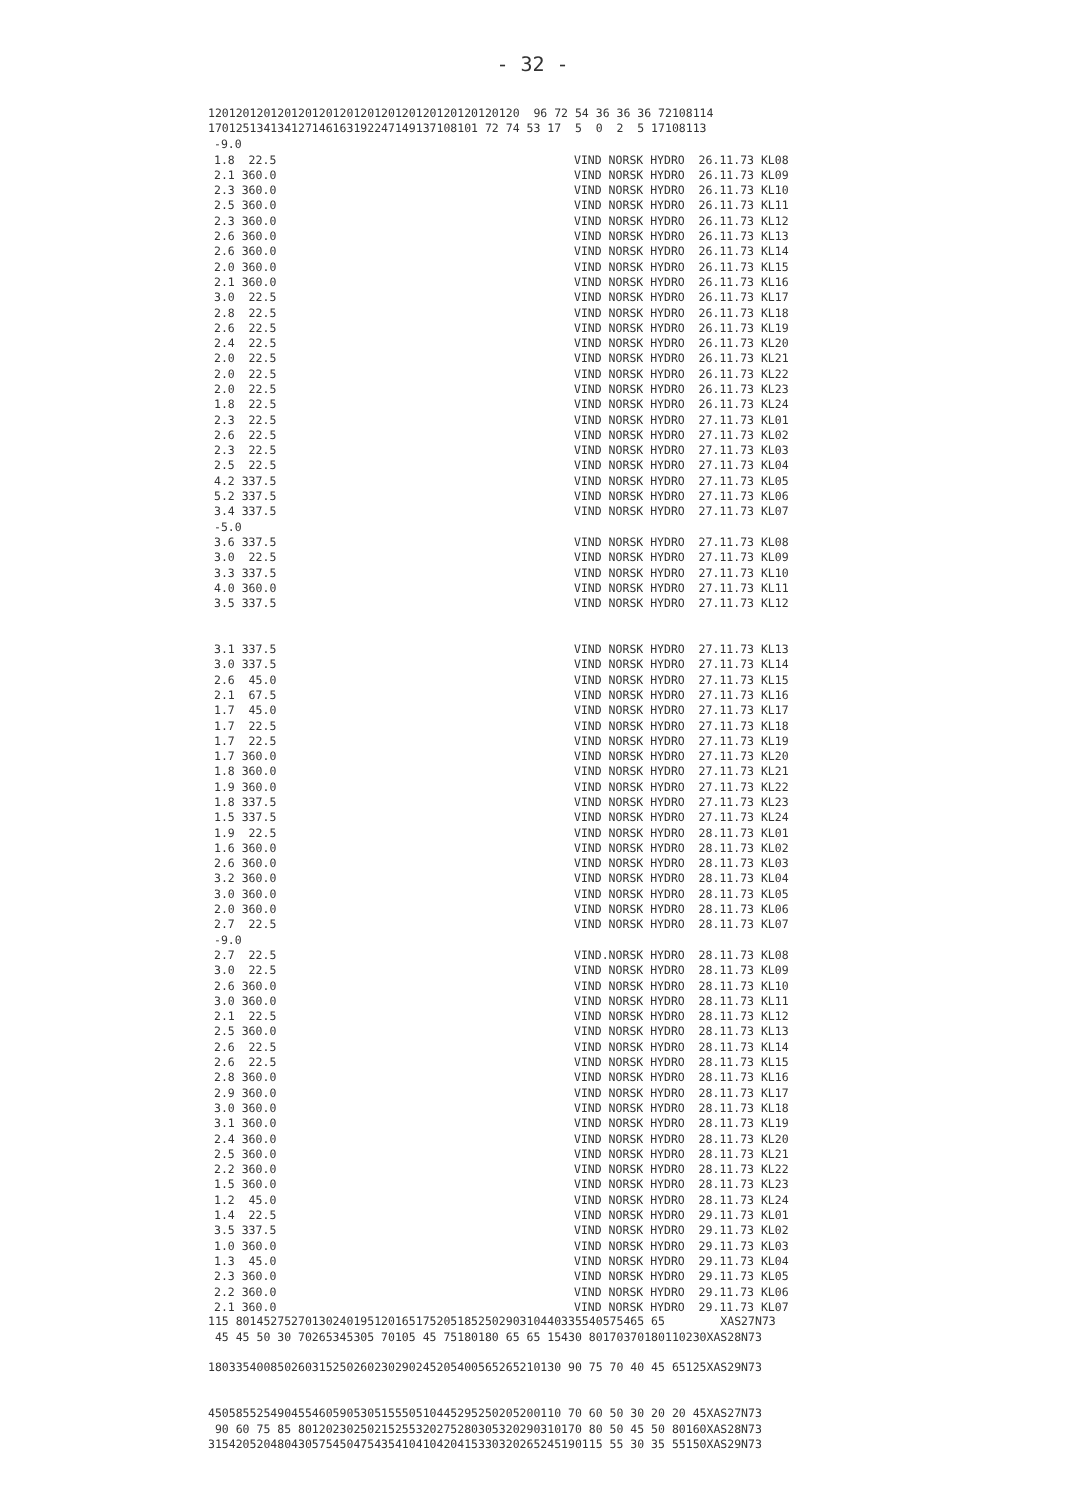- 32 -
120120120120120120120120120120120120120120120 96 72 54 36 36 36 72108114 170125134134127146163192247149137108101 72 74 53 17 5 0 2 5 17108113
| -9.0 | |
| 1.8 22.5 | VIND NORSK HYDRO 26.11.73 KL08 |
| 2.1 360.0 | VIND NORSK HYDRO 26.11.73 KL09 |
| 2.3 360.0 | VIND NORSK HYDRO 26.11.73 KL10 |
| 2.5 360.0 | VIND NORSK HYDRO 26.11.73 KL11 |
| 2.3 360.0 | VIND NORSK HYDRO 26.11.73 KL12 |
| 2.6 360.0 | VIND NORSK HYDRO 26.11.73 KL13 |
| 2.6 360.0 | VIND NORSK HYDRO 26.11.73 KL14 |
| 2.0 360.0 | VIND NORSK HYDRO 26.11.73 KL15 |
| 2.1 360.0 | VIND NORSK HYDRO 26.11.73 KL16 |
| 3.0 22.5 | VIND NORSK HYDRO 26.11.73 KL17 |
| 2.8 22.5 | VIND NORSK HYDRO 26.11.73 KL18 |
| 2.6 22.5 | VIND NORSK HYDRO 26.11.73 KL19 |
| 2.4 22.5 | VIND NORSK HYDRO 26.11.73 KL20 |
| 2.0 22.5 | VIND NORSK HYDRO 26.11.73 KL21 |
| 2.0 22.5 | VIND NORSK HYDRO 26.11.73 KL22 |
| 2.0 22.5 | VIND NORSK HYDRO 26.11.73 KL23 |
| 1.8 22.5 | VIND NORSK HYDRO 26.11.73 KL24 |
| 2.3 22.5 | VIND NORSK HYDRO 27.11.73 KL01 |
| 2.6 22.5 | VIND NORSK HYDRO 27.11.73 KL02 |
| 2.3 22.5 | VIND NORSK HYDRO 27.11.73 KL03 |
| 2.5 22.5 | VIND NORSK HYDRO 27.11.73 KL04 |
| 4.2 337.5 | VIND NORSK HYDRO 27.11.73 KL05 |
| 5.2 337.5 | VIND NORSK HYDRO 27.11.73 KL06 |
| 3.4 337.5 | VIND NORSK HYDRO 27.11.73 KL07 |
| -5.0 | |
| 3.6 337.5 | VIND NORSK HYDRO 27.11.73 KL08 |
| 3.0 22.5 | VIND NORSK HYDRO 27.11.73 KL09 |
| 3.3 337.5 | VIND NORSK HYDRO 27.11.73 KL10 |
| 4.0 360.0 | VIND NORSK HYDRO 27.11.73 KL11 |
| 3.5 337.5 | VIND NORSK HYDRO 27.11.73 KL12 |
| 3.1 337.5 | VIND NORSK HYDRO 27.11.73 KL13 |
| 3.0 337.5 | VIND NORSK HYDRO 27.11.73 KL14 |
| 2.6 45.0 | VIND NORSK HYDRO 27.11.73 KL15 |
| 2.1 67.5 | VIND NORSK HYDRO 27.11.73 KL16 |
| 1.7 45.0 | VIND NORSK HYDRO 27.11.73 KL17 |
| 1.7 22.5 | VIND NORSK HYDRO 27.11.73 KL18 |
| 1.7 22.5 | VIND NORSK HYDRO 27.11.73 KL19 |
| 1.7 360.0 | VIND NORSK HYDRO 27.11.73 KL20 |
| 1.8 360.0 | VIND NORSK HYDRO 27.11.73 KL21 |
| 1.9 360.0 | VIND NORSK HYDRO 27.11.73 KL22 |
| 1.8 337.5 | VIND NORSK HYDRO 27.11.73 KL23 |
| 1.5 337.5 | VIND NORSK HYDRO 27.11.73 KL24 |
| 1.9 22.5 | VIND NORSK HYDRO 28.11.73 KL01 |
| 1.6 360.0 | VIND NORSK HYDRO 28.11.73 KL02 |
| 2.6 360.0 | VIND NORSK HYDRO 28.11.73 KL03 |
| 3.2 360.0 | VIND NORSK HYDRO 28.11.73 KL04 |
| 3.0 360.0 | VIND NORSK HYDRO 28.11.73 KL05 |
| 2.0 360.0 | VIND NORSK HYDRO 28.11.73 KL06 |
| 2.7 22.5 | VIND NORSK HYDRO 28.11.73 KL07 |
| -9.0 | |
| 2.7 22.5 | VIND.NORSK HYDRO 28.11.73 KL08 |
| 3.0 22.5 | VIND NORSK HYDRO 28.11.73 KL09 |
| 2.6 360.0 | VIND NORSK HYDRO 28.11.73 KL10 |
| 3.0 360.0 | VIND NORSK HYDRO 28.11.73 KL11 |
| 2.1 22.5 | VIND NORSK HYDRO 28.11.73 KL12 |
| 2.5 360.0 | VIND NORSK HYDRO 28.11.73 KL13 |
| 2.6 22.5 | VIND NORSK HYDRO 28.11.73 KL14 |
| 2.6 22.5 | VIND NORSK HYDRO 28.11.73 KL15 |
| 2.8 360.0 | VIND NORSK HYDRO 28.11.73 KL16 |
| 2.9 360.0 | VIND NORSK HYDRO 28.11.73 KL17 |
| 3.0 360.0 | VIND NORSK HYDRO 28.11.73 KL18 |
| 3.1 360.0 | VIND NORSK HYDRO 28.11.73 KL19 |
| 2.4 360.0 | VIND NORSK HYDRO 28.11.73 KL20 |
| 2.5 360.0 | VIND NORSK HYDRO 28.11.73 KL21 |
| 2.2 360.0 | VIND NORSK HYDRO 28.11.73 KL22 |
| 1.5 360.0 | VIND NORSK HYDRO 28.11.73 KL23 |
| 1.2 45.0 | VIND NORSK HYDRO 28.11.73 KL24 |
| 1.4 22.5 | VIND NORSK HYDRO 29.11.73 KL01 |
| 3.5 337.5 | VIND NORSK HYDRO 29.11.73 KL02 |
| 1.0 360.0 | VIND NORSK HYDRO 29.11.73 KL03 |
| 1.3 45.0 | VIND NORSK HYDRO 29.11.73 KL04 |
| 2.3 360.0 | VIND NORSK HYDRO 29.11.73 KL05 |
| 2.2 360.0 | VIND NORSK HYDRO 29.11.73 KL06 |
| 2.1 360.0 | VIND NORSK HYDRO 29.11.73 KL07 |
115 80145275270130240195120165175205185250290310440335540575465 65 XAS27N73 45 45 50 30 70265345305 70105 45 75180180 65 65 15430 80170370180110230XAS28N73 180335400850260315250260230290245205400565265210130 90 75 70 40 45 65125XAS29N73 450585525490455460590530515550510445295250205200110 70 60 50 30 20 20 45XAS27N73 90 60 75 85 80120230250215255320275280305320290310170 80 50 45 50 80160XAS28N73 315420520480430575450475435410410420415330320265245190115 55 30 35 55150XAS29N73